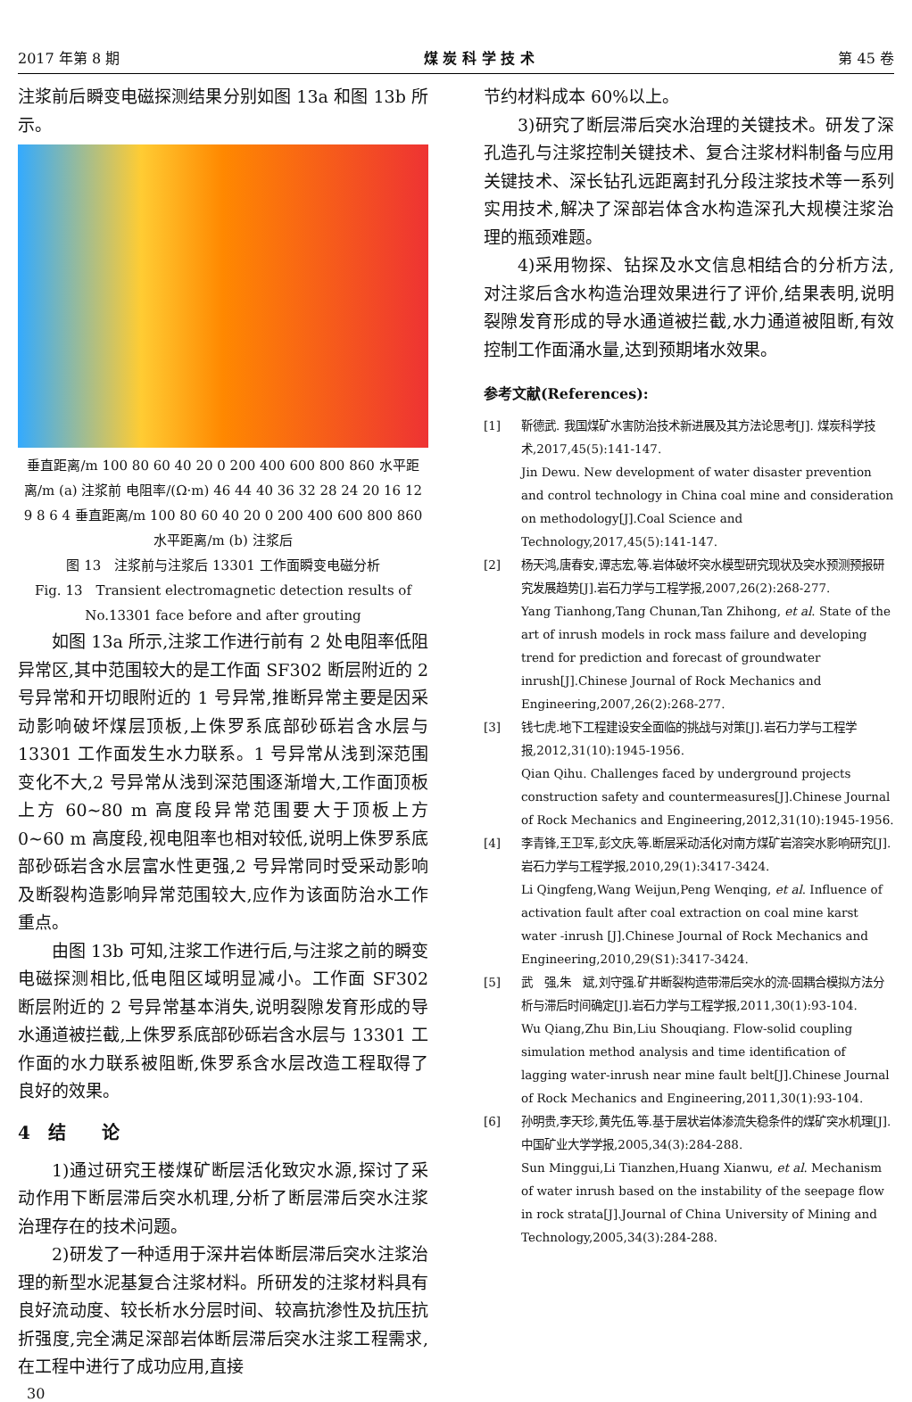2017 年第 8 期 煤 炭 科 学 技 术 第 45 卷
注浆前后瞬变电磁探测结果分别如图 13a 和图 13b 所示。
垂直距离/m 100 80 60 40 20 0 200 400 600 800 860 水平距离/m (a) 注浆前 电阻率/(Ω·m) 46 44 40 36 32 28 24 20 16 12 9 8 6 4 垂直距离/m 100 80 60 40 20 0 200 400 600 800 860 水平距离/m (b) 注浆后
图 13　注浆前与注浆后 13301 工作面瞬变电磁分析
Fig. 13　Transient electromagnetic detection results of No.13301 face before and after grouting
如图 13a 所示,注浆工作进行前有 2 处电阻率低阻异常区,其中范围较大的是工作面 SF302 断层附近的 2 号异常和开切眼附近的 1 号异常,推断异常主要是因采动影响破坏煤层顶板,上侏罗系底部砂砾岩含水层与 13301 工作面发生水力联系。1 号异常从浅到深范围变化不大,2 号异常从浅到深范围逐渐增大,工作面顶板上方 60~80 m 高度段异常范围要大于顶板上方 0~60 m 高度段,视电阻率也相对较低,说明上侏罗系底部砂砾岩含水层富水性更强,2 号异常同时受采动影响及断裂构造影响异常范围较大,应作为该面防治水工作重点。
由图 13b 可知,注浆工作进行后,与注浆之前的瞬变电磁探测相比,低电阻区域明显减小。工作面 SF302 断层附近的 2 号异常基本消失,说明裂隙发育形成的导水通道被拦截,上侏罗系底部砂砾岩含水层与 13301 工作面的水力联系被阻断,侏罗系含水层改造工程取得了良好的效果。
4　结　　论
1)通过研究王楼煤矿断层活化致灾水源,探讨了采动作用下断层滞后突水机理,分析了断层滞后突水注浆治理存在的技术问题。
2)研发了一种适用于深井岩体断层滞后突水注浆治理的新型水泥基复合注浆材料。所研发的注浆材料具有良好流动度、较长析水分层时间、较高抗渗性及抗压抗折强度,完全满足深部岩体断层滞后突水注浆工程需求,在工程中进行了成功应用,直接
节约材料成本 60%以上。
3)研究了断层滞后突水治理的关键技术。研发了深孔造孔与注浆控制关键技术、复合注浆材料制备与应用关键技术、深长钻孔远距离封孔分段注浆技术等一系列实用技术,解决了深部岩体含水构造深孔大规模注浆治理的瓶颈难题。
4)采用物探、钻探及水文信息相结合的分析方法,对注浆后含水构造治理效果进行了评价,结果表明,说明裂隙发育形成的导水通道被拦截,水力通道被阻断,有效控制工作面涌水量,达到预期堵水效果。
参考文献(References):
[1] 靳德武. 我国煤矿水害防治技术新进展及其方法论思考[J]. 煤炭科学技术,2017,45(5):141-147.
Jin Dewu. New development of water disaster prevention and control technology in China coal mine and consideration on methodology[J].Coal Science and Technology,2017,45(5):141-147.
[2] 杨天鸿,唐春安,谭志宏,等.岩体破坏突水模型研究现状及突水预测预报研究发展趋势[J].岩石力学与工程学报,2007,26(2):268-277.
Yang Tianhong,Tang Chunan,Tan Zhihong, et al. State of the art of inrush models in rock mass failure and developing trend for prediction and forecast of groundwater inrush[J].Chinese Journal of Rock Mechanics and Engineering,2007,26(2):268-277.
[3] 钱七虎.地下工程建设安全面临的挑战与对策[J].岩石力学与工程学报,2012,31(10):1945-1956.
Qian Qihu. Challenges faced by underground projects construction safety and countermeasures[J].Chinese Journal of Rock Mechanics and Engineering,2012,31(10):1945-1956.
[4] 李青锋,王卫军,彭文庆,等.断层采动活化对南方煤矿岩溶突水影响研究[J].岩石力学与工程学报,2010,29(1):3417-3424.
Li Qingfeng,Wang Weijun,Peng Wenqing, et al. Influence of activation fault after coal extraction on coal mine karst water -inrush [J].Chinese Journal of Rock Mechanics and Engineering,2010,29(S1):3417-3424.
[5] 武　强,朱　斌,刘守强.矿井断裂构造带滞后突水的流-固耦合模拟方法分析与滞后时间确定[J].岩石力学与工程学报,2011,30(1):93-104.
Wu Qiang,Zhu Bin,Liu Shouqiang. Flow-solid coupling simulation method analysis and time identification of lagging water-inrush near mine fault belt[J].Chinese Journal of Rock Mechanics and Engineering,2011,30(1):93-104.
[6] 孙明贵,李天珍,黄先伍,等.基于层状岩体渗流失稳条件的煤矿突水机理[J].中国矿业大学学报,2005,34(3):284-288.
Sun Minggui,Li Tianzhen,Huang Xianwu, et al. Mechanism of water inrush based on the instability of the seepage flow in rock strata[J].Journal of China University of Mining and Technology,2005,34(3):284-288.
30